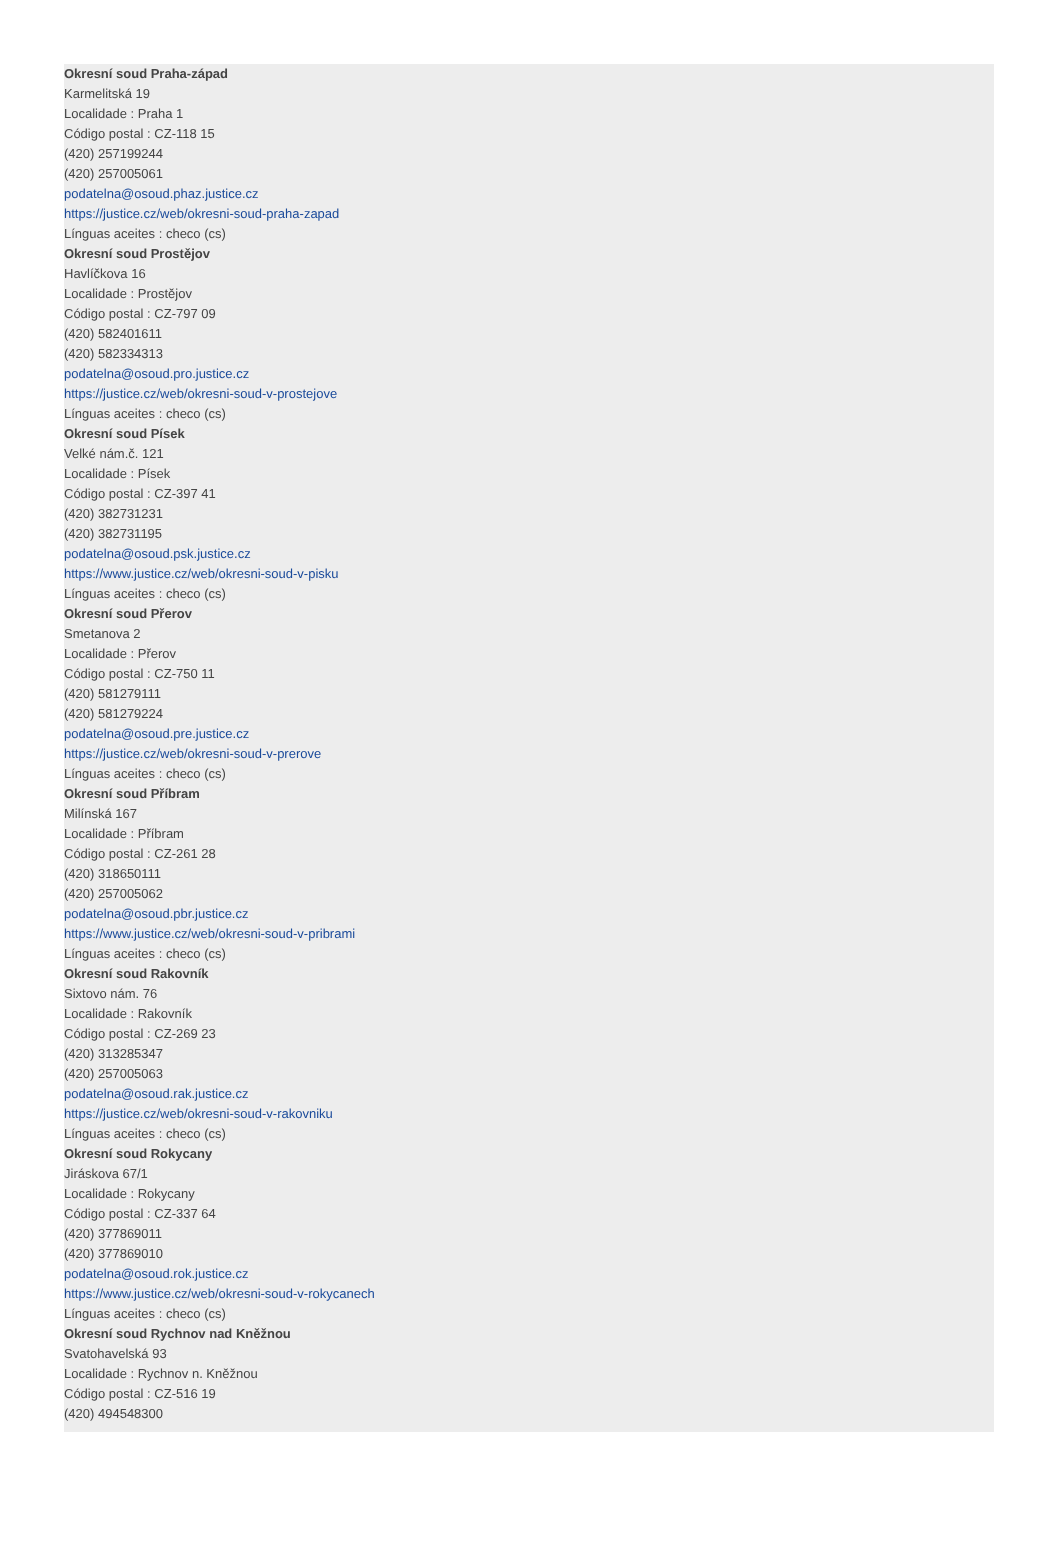Okresní soud Praha-západ
Karmelitská 19
Localidade : Praha 1
Código postal : CZ-118 15
(420) 257199244
(420) 257005061
podatelna@osoud.phaz.justice.cz
https://justice.cz/web/okresni-soud-praha-zapad
Línguas aceites : checo (cs)
Okresní soud Prostějov
Havlíčkova 16
Localidade : Prostějov
Código postal : CZ-797 09
(420) 582401611
(420) 582334313
podatelna@osoud.pro.justice.cz
https://justice.cz/web/okresni-soud-v-prostejove
Línguas aceites : checo (cs)
Okresní soud Písek
Velké nám.č. 121
Localidade : Písek
Código postal : CZ-397 41
(420) 382731231
(420) 382731195
podatelna@osoud.psk.justice.cz
https://www.justice.cz/web/okresni-soud-v-pisku
Línguas aceites : checo (cs)
Okresní soud Přerov
Smetanova 2
Localidade : Přerov
Código postal : CZ-750 11
(420) 581279111
(420) 581279224
podatelna@osoud.pre.justice.cz
https://justice.cz/web/okresni-soud-v-prerove
Línguas aceites : checo (cs)
Okresní soud Příbram
Milínská 167
Localidade : Příbram
Código postal : CZ-261 28
(420) 318650111
(420) 257005062
podatelna@osoud.pbr.justice.cz
https://www.justice.cz/web/okresni-soud-v-pribrami
Línguas aceites : checo (cs)
Okresní soud Rakovník
Sixtovo nám. 76
Localidade : Rakovník
Código postal : CZ-269 23
(420) 313285347
(420) 257005063
podatelna@osoud.rak.justice.cz
https://justice.cz/web/okresni-soud-v-rakovniku
Línguas aceites : checo (cs)
Okresní soud Rokycany
Jiráskova 67/1
Localidade : Rokycany
Código postal : CZ-337 64
(420) 377869011
(420) 377869010
podatelna@osoud.rok.justice.cz
https://www.justice.cz/web/okresni-soud-v-rokycanech
Línguas aceites : checo (cs)
Okresní soud Rychnov nad Kněžnou
Svatohavelská 93
Localidade : Rychnov n. Kněžnou
Código postal : CZ-516 19
(420) 494548300